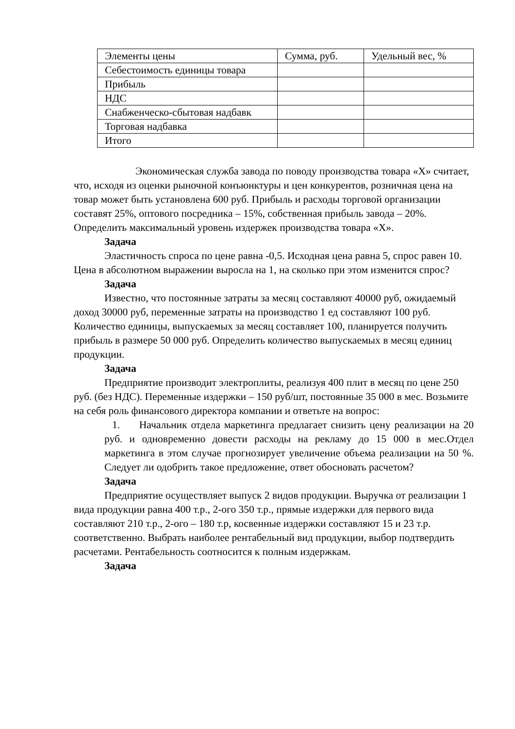| Элементы цены | Сумма, руб. | Удельный вес, % |
| Себестоимость единицы товара | | |
| Прибыль | | |
| НДС | | |
| Снабженческо-сбытовая надбавк | | |
| Торговая надбавка | | |
| Итого | | |
Экономическая служба завода по поводу производства товара «Х» считает, что, исходя из оценки рыночной конъюнктуры и цен конкурентов, розничная цена на товар может быть установлена 600 руб. Прибыль и расходы торговой организации составят 25%, оптового посредника – 15%, собственная прибыль завода – 20%. Определить максимальный уровень издержек производства товара «Х».
Задача
Эластичность спроса по цене равна -0,5. Исходная цена равна 5, спрос равен 10. Цена в абсолютном выражении выросла на 1, на сколько при этом изменится спрос?
Задача
Известно, что постоянные затраты за месяц составляют 40000 руб, ожидаемый доход 30000 руб, переменные затраты на производство 1 ед составляют 100 руб. Количество единицы, выпускаемых за месяц составляет 100, планируется получить прибыль в размере 50 000 руб. Определить количество выпускаемых в месяц единиц продукции.
Задача
Предприятие производит электроплиты, реализуя 400 плит в месяц по цене 250 руб. (без НДС). Переменные издержки – 150 руб/шт, постоянные 35 000 в мес. Возьмите на себя роль финансового директора компании и ответьте на вопрос:
1. Начальник отдела маркетинга предлагает снизить цену реализации на 20 руб. и одновременно довести расходы на рекламу до 15 000 в мес.Отдел маркетинга в этом случае прогнозирует увеличение объема реализации на 50 %. Следует ли одобрить такое предложение, ответ обосновать расчетом?
Задача
Предприятие осуществляет выпуск 2 видов продукции. Выручка от реализации 1 вида продукции равна 400 т.р., 2-ого 350 т.р., прямые издержки для первого вида составляют 210 т.р., 2-ого – 180 т.р, косвенные издержки составляют 15 и 23 т.р. соответственно. Выбрать наиболее рентабельный вид продукции, выбор подтвердить расчетами. Рентабельность соотносится к полным издержкам.
Задача